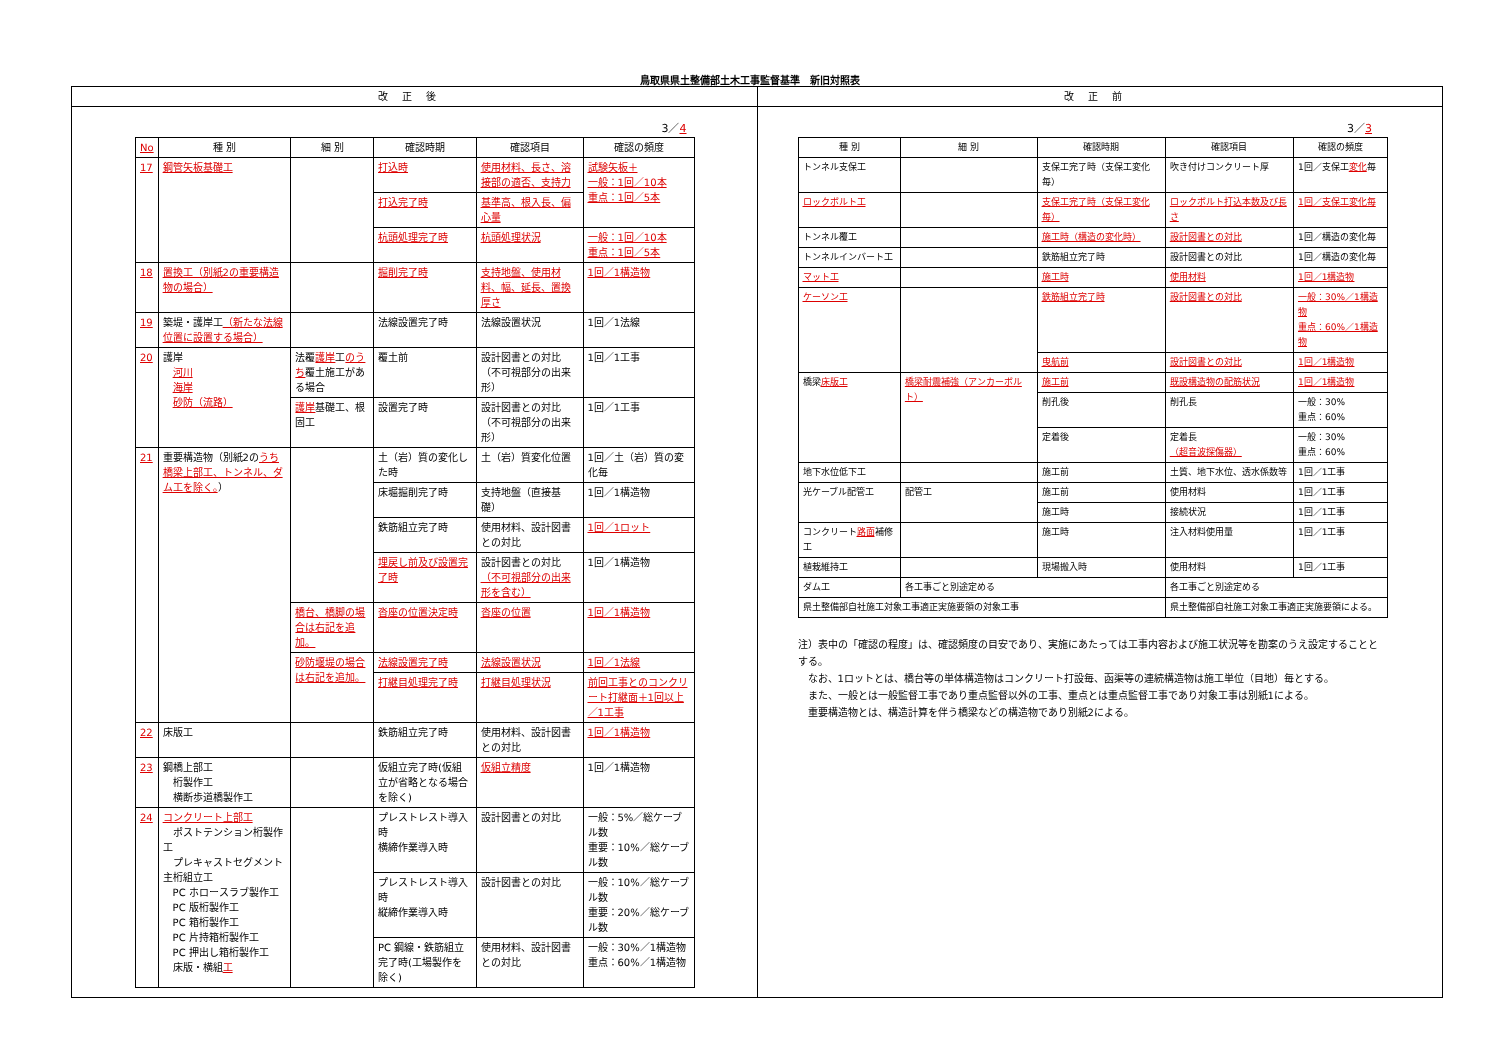鳥取県県土整備部土木工事監督基準　新旧対照表
改正後
3／4
| No | 種 別 | 細 別 | 確認時期 | 確認項目 | 確認の頻度 |
| --- | --- | --- | --- | --- | --- |
| 17 | 鋼管矢板基礎工 | | 打込時 | 使用材料、長さ、溶接部の適否、支持力 | 試験矢板＋ 一般：1回／10本 重点：1回／5本 |
| | | | 打込完了時 | 基準高、根入長、偏心量 | |
| | | | 杭頭処理完了時 | 杭頭処理状況 | 一般：1回／10本 重点：1回／5本 |
| 18 | 置換工（別紙2の重要構造物の場合） | | 掘削完了時 | 支持地盤、使用材料、幅、延長、置換厚さ | 1回／1構造物 |
| 19 | 築堤・護岸工 （新たな法線位置に設置する場合） | | 法線設置完了時 | 法線設置状況 | 1回／1法線 |
| 20 | 護岸 河川 海岸 砂防（流路） | 法覆 護岸 工 のうち 覆土施工がある場合 | 覆土前 | 設計図書との対比（不可視部分の出来形） | 1回／1工事 |
| | | 護岸 基礎工、根固工 | 設置完了時 | 設計図書との対比（不可視部分の出来形） | 1回／1工事 |
| 21 | 重要構造物（別紙2の うち橋梁上部工、トンネル、ダム工を除く。 ） | | 土（岩）質の変化した時 | 土（岩）質変化位置 | 1回／土（岩）質の変化毎 |
| | | | 床堀掘削完了時 | 支持地盤（直接基礎） | 1回／1構造物 |
| | | | 鉄筋組立完了時 | 使用材料、設計図書との対比 | 1回／1ロット |
| | | | 埋戻し前及び設置完了時 | 設計図書との対比 （不可視部分の出来形を含む） | 1回／1構造物 |
| | | 橋台、橋脚の場合は右記を追加。 | 沓座の位置決定時 | 沓座の位置 | 1回／1構造物 |
| | | 砂防堰堤の場合は右記を追加。 | 法線設置完了時 | 法線設置状況 | 1回／1法線 |
| | | | 打継目処理完了時 | 打継目処理状況 | 前回工事とのコンクリート打継面＋1回以上／1工事 |
| 22 | 床版工 | | 鉄筋組立完了時 | 使用材料、設計図書との対比 | 1回／1構造物 |
| 23 | 鋼橋上部工 桁製作工 横断歩道橋製作工 | | 仮組立完了時(仮組立が省略となる場合を除く) | 仮組立精度 | 1回／1構造物 |
| 24 | コンクリート上部工 ポストテンション桁製作工 プレキャストセグメント主桁組立工 PC ホロースラブ製作工 PC 版桁製作工 PC 箱桁製作工 PC 片持箱桁製作工 PC 押出し箱桁製作工 床版・横組 工 | | プレストレスト導入時 横締作業導入時 | 設計図書との対比 | 一般：5%／総ケーブル数 重要：10%／総ケーブル数 |
| | | | プレストレスト導入時 縦締作業導入時 | 設計図書との対比 | 一般：10%／総ケーブル数 重要：20%／総ケーブル数 |
| | | | PC 鋼線・鉄筋組立完了時(工場製作を除く) | 使用材料、設計図書との対比 | 一般：30%／1構造物 重点：60%／1構造物 |
改正前
3／3
| 種 別 | 細 別 | 確認時期 | 確認項目 | 確認の頻度 |
| --- | --- | --- | --- | --- |
| トンネル支保工 | | 支保工完了時（支保工変化毎） | 吹き付けコンクリート厚 | 1回／支保工 変化 毎 |
| ロックボルト工 | | 支保工完了時（支保工変化毎） | ロックボルト打込本数及び長さ | 1回／支保工変化毎 |
| トンネル覆工 | | 施工時（構造の変化時） | 設計図書との対比 | 1回／構造の変化毎 |
| トンネルインバート工 | | 鉄筋組立完了時 | 設計図書との対比 | 1回／構造の変化毎 |
| マット工 | | 施工時 | 使用材料 | 1回／1構造物 |
| ケーソン工 | | 鉄筋組立完了時 | 設計図書との対比 | 一般：30%／1構造物 重点：60%／1構造物 |
| | | 曳航前 | 設計図書との対比 | 1回／1構造物 |
| 橋梁 床版工 | 橋梁耐震補強（アンカーボルト） | 施工前 | 既設構造物の配筋状況 | 1回／1構造物 |
| | | 削孔後 | 削孔長 | 一般：30% 重点：60% |
| | | 定着後 | 定着長 （超音波探傷器） | 一般：30% 重点：60% |
| 地下水位低下工 | | 施工前 | 土質、地下水位、透水係数等 | 1回／1工事 |
| 光ケーブル配管工 | 配管工 | 施工前 | 使用材料 | 1回／1工事 |
| | | 施工時 | 接続状況 | 1回／1工事 |
| コンクリート 路面 補修工 | | 施工時 | 注入材料使用量 | 1回／1工事 |
| 植栽維持工 | | 現場搬入時 | 使用材料 | 1回／1工事 |
| ダム工 | 各工事ごと別途定める | | 各工事ごと別途定める | |
| 県土整備部自社施工対象工事適正実施要領の対象工事 | | | 県土整備部自社施工対象工事適正実施要領による。 | |
注）表中の「確認の程度」は、確認頻度の目安であり、実施にあたっては工事内容および施工状況等を勘案のうえ設定することとする。
　なお、1ロットとは、橋台等の単体構造物はコンクリート打設毎、函渠等の連続構造物は施工単位（目地）毎とする。
　また、一般とは一般監督工事であり重点監督以外の工事、重点とは重点監督工事であり対象工事は別紙1による。
　重要構造物とは、構造計算を伴う橋梁などの構造物であり別紙2による。